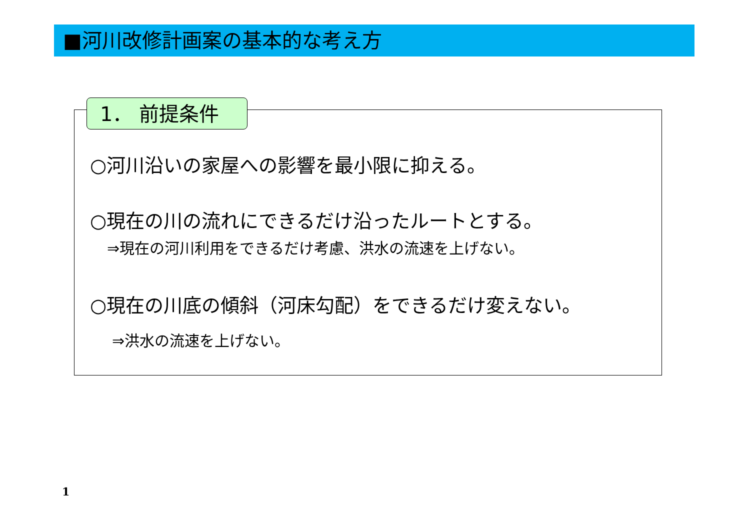■河川改修計画案の基本的な考え方
1． 前提条件
○河川沿いの家屋への影響を最小限に抑える。
○現在の川の流れにできるだけ沿ったルートとする。
⇒現在の河川利用をできるだけ考慮、洪水の流速を上げない。
○現在の川底の傾斜（河床勾配）をできるだけ変えない。
⇒洪水の流速を上げない。
1